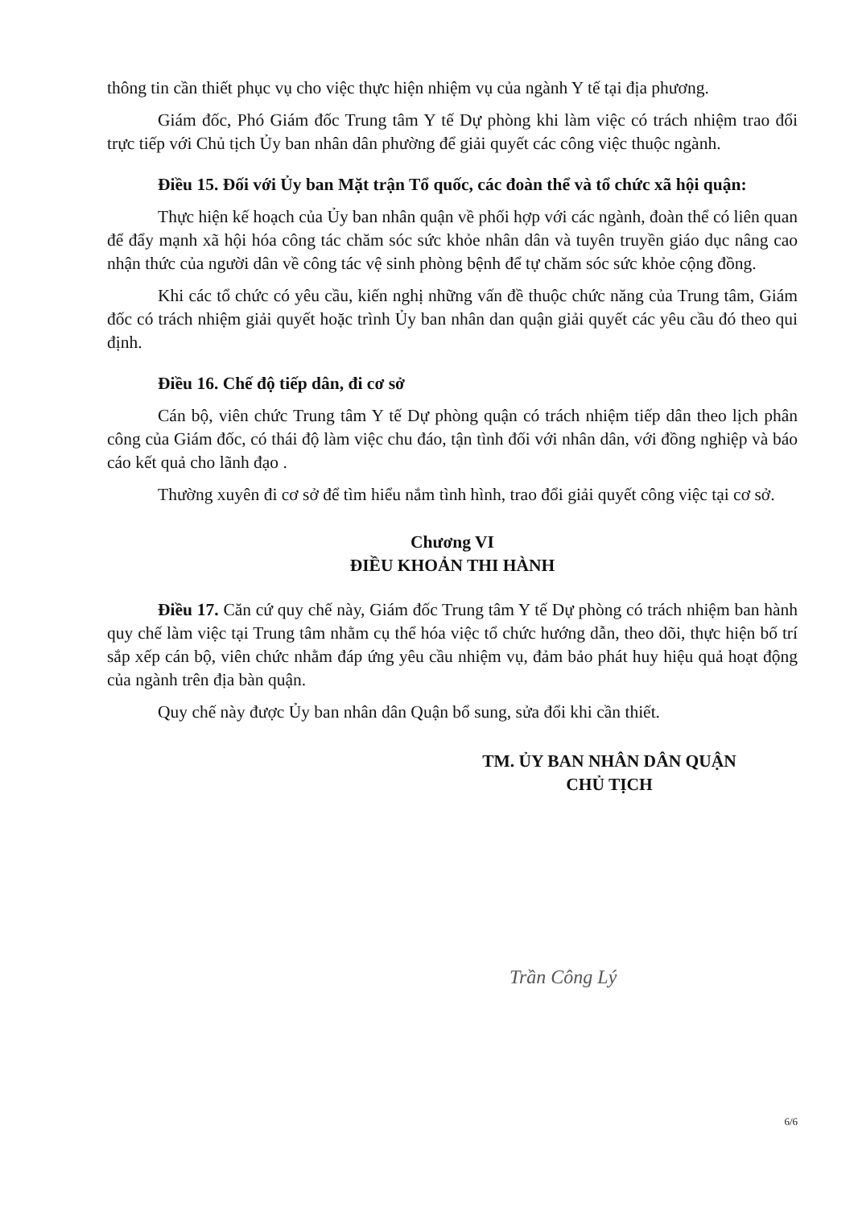thông tin cần thiết phục vụ cho việc thực hiện nhiệm vụ của ngành Y tế tại địa phương.
Giám đốc, Phó Giám đốc Trung tâm Y tế Dự phòng khi làm việc có trách nhiệm trao đổi trực tiếp với Chủ tịch Ủy ban nhân dân phường để giải quyết các công việc thuộc ngành.
Điều 15. Đối với Ủy ban Mặt trận Tổ quốc, các đoàn thể và tổ chức xã hội quận:
Thực hiện kế hoạch của Ủy ban nhân quận về phối hợp với các ngành, đoàn thể có liên quan để đẩy mạnh xã hội hóa công tác chăm sóc sức khỏe nhân dân và tuyên truyền giáo dục nâng cao nhận thức của người dân về công tác vệ sinh phòng bệnh để tự chăm sóc sức khỏe cộng đồng.
Khi các tổ chức có yêu cầu, kiến nghị những vấn đề thuộc chức năng của Trung tâm, Giám đốc có trách nhiệm giải quyết hoặc trình Ủy ban nhân dan quận giải quyết các yêu cầu đó theo qui định.
Điều 16. Chế độ tiếp dân, đi cơ sở
Cán bộ, viên chức Trung tâm Y tế Dự phòng quận có trách nhiệm tiếp dân theo lịch phân công của Giám đốc, có thái độ làm việc chu đáo, tận tình đối với nhân dân, với đồng nghiệp và báo cáo kết quả cho lãnh đạo .
Thường xuyên đi cơ sở để tìm hiểu nắm tình hình, trao đổi giải quyết công việc tại cơ sở.
Chương VI
ĐIỀU KHOẢN THI HÀNH
Điều 17. Căn cứ quy chế này, Giám đốc Trung tâm Y tế Dự phòng có trách nhiệm ban hành quy chế làm việc tại Trung tâm nhằm cụ thể hóa việc tổ chức hướng dẫn, theo dõi, thực hiện bố trí sắp xếp cán bộ, viên chức nhằm đáp ứng yêu cầu nhiệm vụ, đảm bảo phát huy hiệu quả hoạt động của ngành trên địa bàn quận.
Quy chế này được Ủy ban nhân dân Quận bổ sung, sửa đổi khi cần thiết.
TM. ỦY BAN NHÂN DÂN QUẬN
CHỦ TỊCH
Trần Công Lý
6/6